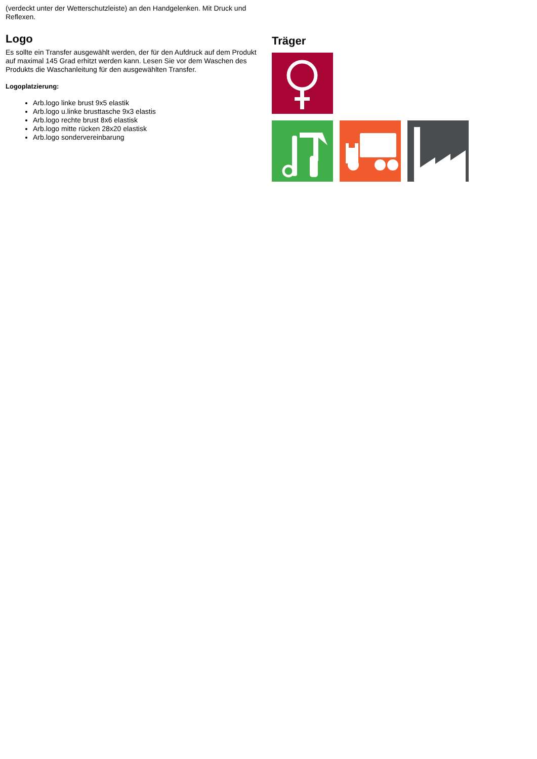(verdeckt unter der Wetterschutzleiste) an den Handgelenken. Mit Druck und Reflexen.
Logo
Es sollte ein Transfer ausgewählt werden, der für den Aufdruck auf dem Produkt auf maximal 145 Grad erhitzt werden kann. Lesen Sie vor dem Waschen des Produkts die Waschanleitung für den ausgewählten Transfer.
Logoplatzierung:
Arb.logo linke brust 9x5 elastik
Arb.logo u.linke brusttasche 9x3 elastis
Arb.logo rechte brust 8x6 elastisk
Arb.logo mitte rücken 28x20 elastisk
Arb.logo sondervereinbarung
Träger